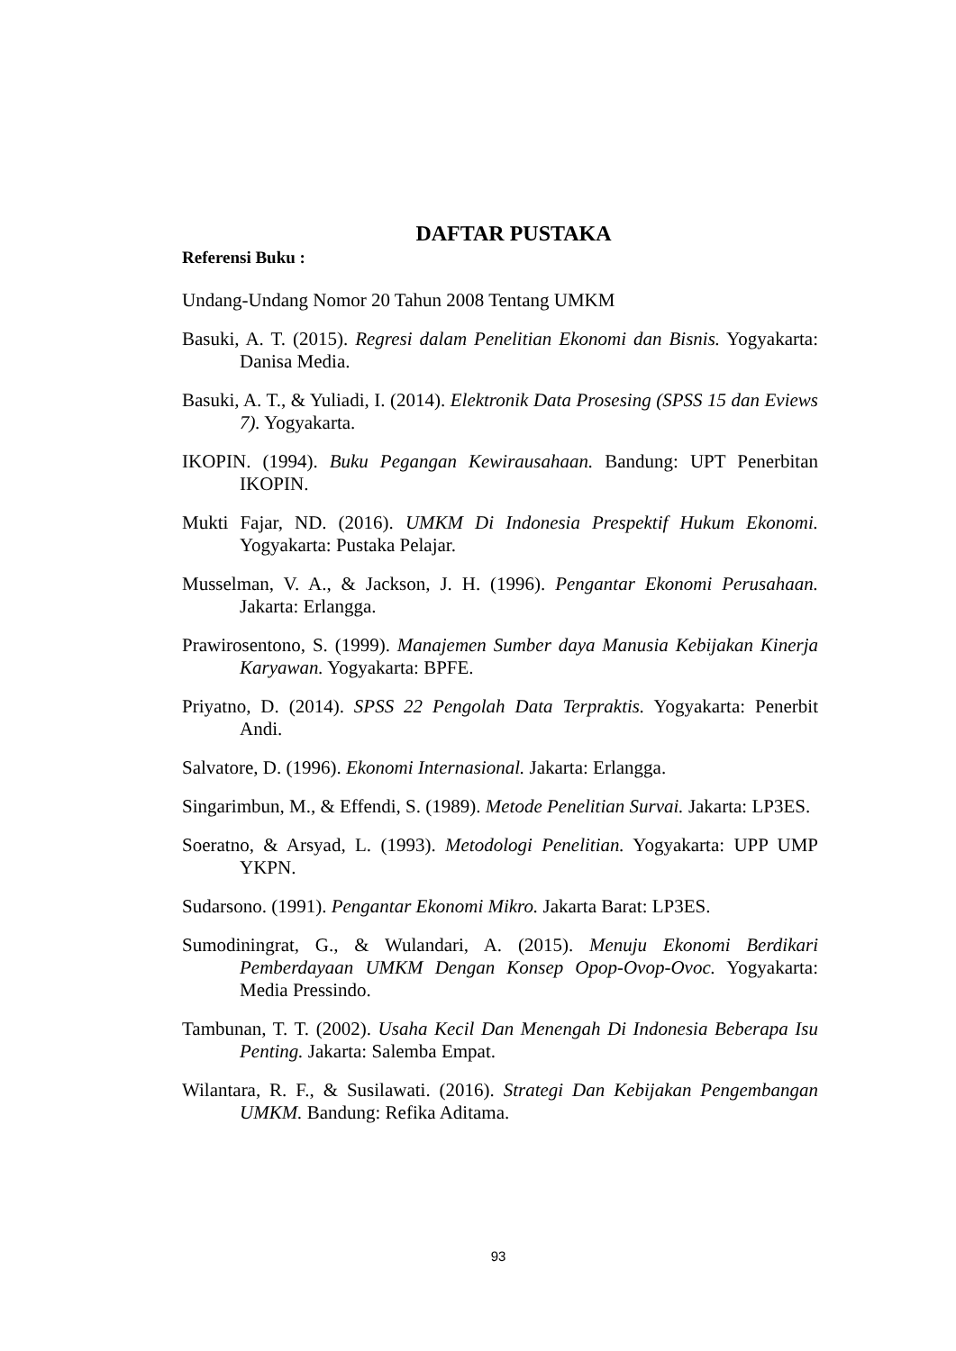DAFTAR PUSTAKA
Referensi Buku :
Undang-Undang Nomor 20 Tahun 2008 Tentang UMKM
Basuki, A. T. (2015). Regresi dalam Penelitian Ekonomi dan Bisnis. Yogyakarta: Danisa Media.
Basuki, A. T., & Yuliadi, I. (2014). Elektronik Data Prosesing (SPSS 15 dan Eviews 7). Yogyakarta.
IKOPIN. (1994). Buku Pegangan Kewirausahaan. Bandung: UPT Penerbitan IKOPIN.
Mukti Fajar, ND. (2016). UMKM Di Indonesia Prespektif Hukum Ekonomi. Yogyakarta: Pustaka Pelajar.
Musselman, V. A., & Jackson, J. H. (1996). Pengantar Ekonomi Perusahaan. Jakarta: Erlangga.
Prawirosentono, S. (1999). Manajemen Sumber daya Manusia Kebijakan Kinerja Karyawan. Yogyakarta: BPFE.
Priyatno, D. (2014). SPSS 22 Pengolah Data Terpraktis. Yogyakarta: Penerbit Andi.
Salvatore, D. (1996). Ekonomi Internasional. Jakarta: Erlangga.
Singarimbun, M., & Effendi, S. (1989). Metode Penelitian Survai. Jakarta: LP3ES.
Soeratno, & Arsyad, L. (1993). Metodologi Penelitian. Yogyakarta: UPP UMP YKPN.
Sudarsono. (1991). Pengantar Ekonomi Mikro. Jakarta Barat: LP3ES.
Sumodiningrat, G., & Wulandari, A. (2015). Menuju Ekonomi Berdikari Pemberdayaan UMKM Dengan Konsep Opop-Ovop-Ovoc. Yogyakarta: Media Pressindo.
Tambunan, T. T. (2002). Usaha Kecil Dan Menengah Di Indonesia Beberapa Isu Penting. Jakarta: Salemba Empat.
Wilantara, R. F., & Susilawati. (2016). Strategi Dan Kebijakan Pengembangan UMKM. Bandung: Refika Aditama.
93